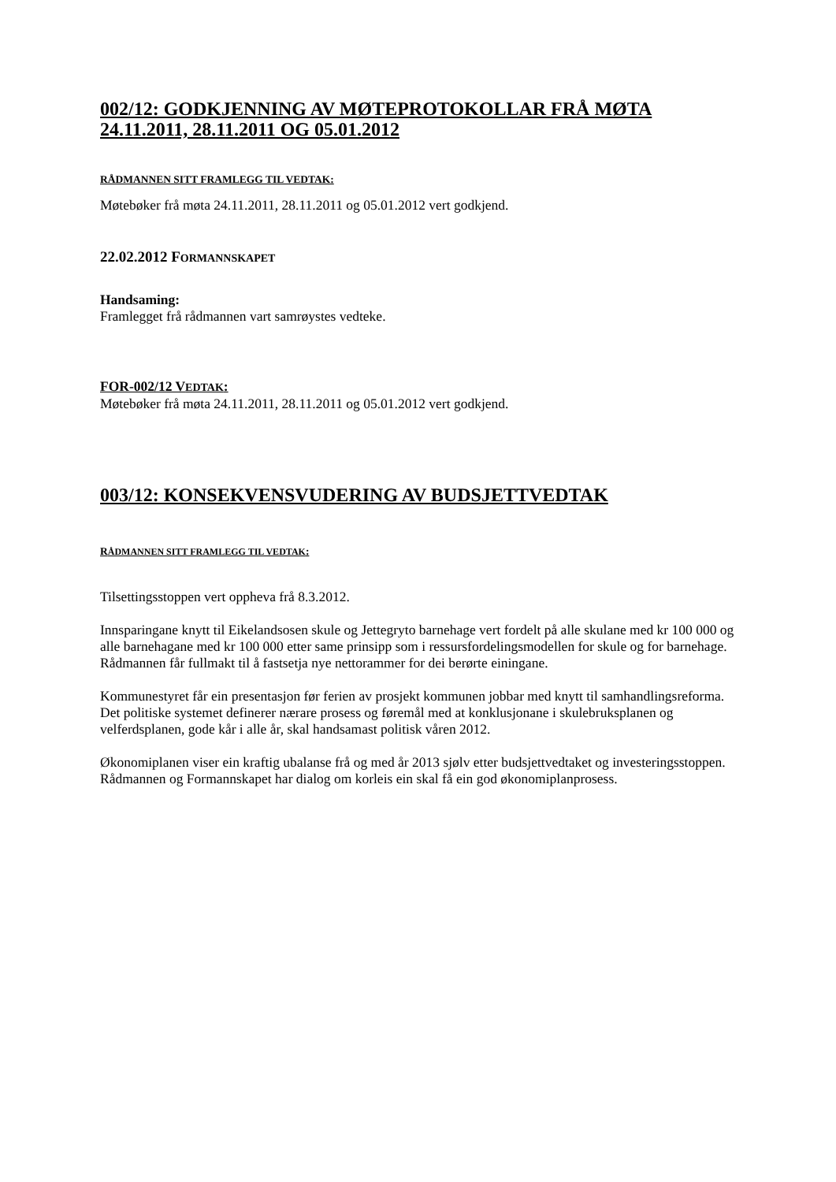002/12: GODKJENNING AV MØTEPROTOKOLLAR FRÅ MØTA 24.11.2011, 28.11.2011 OG 05.01.2012
RÅDMANNEN SITT FRAMLEGG TIL VEDTAK:
Møtebøker frå møta 24.11.2011, 28.11.2011 og 05.01.2012 vert godkjend.
22.02.2012 FORMANNSKAPET
Handsaming:
Framlegget frå rådmannen vart samrøystes vedteke.
FOR-002/12 VEDTAK:
Møtebøker frå møta 24.11.2011, 28.11.2011 og 05.01.2012 vert godkjend.
003/12: KONSEKVENSVUDERING AV BUDSJETTVEDTAK
RÅDMANNEN SITT FRAMLEGG TIL VEDTAK:
Tilsettingsstoppen vert oppheva frå 8.3.2012.
Innsparingane knytt til Eikelandsosen skule og Jettegryto barnehage vert fordelt på alle skulane med kr 100 000 og alle barnehagane med kr 100 000 etter same prinsipp som i ressursfordelingsmodellen for skule og for barnehage. Rådmannen får fullmakt til å fastsetja nye nettorammer for dei berørte einingane.
Kommunestyret får ein presentasjon før ferien av prosjekt kommunen jobbar med knytt til samhandlingsreforma. Det politiske systemet definerer nærare prosess og føremål med at konklusjonane i skulebruksplanen og velferdsplanen, gode kår i alle år, skal handsamast politisk våren 2012.
Økonomiplanen viser ein kraftig ubalanse frå og med år 2013 sjølv etter budsjettvedtaket og investeringsstoppen. Rådmannen og Formannskapet har dialog om korleis ein skal få ein god økonomiplanprosess.